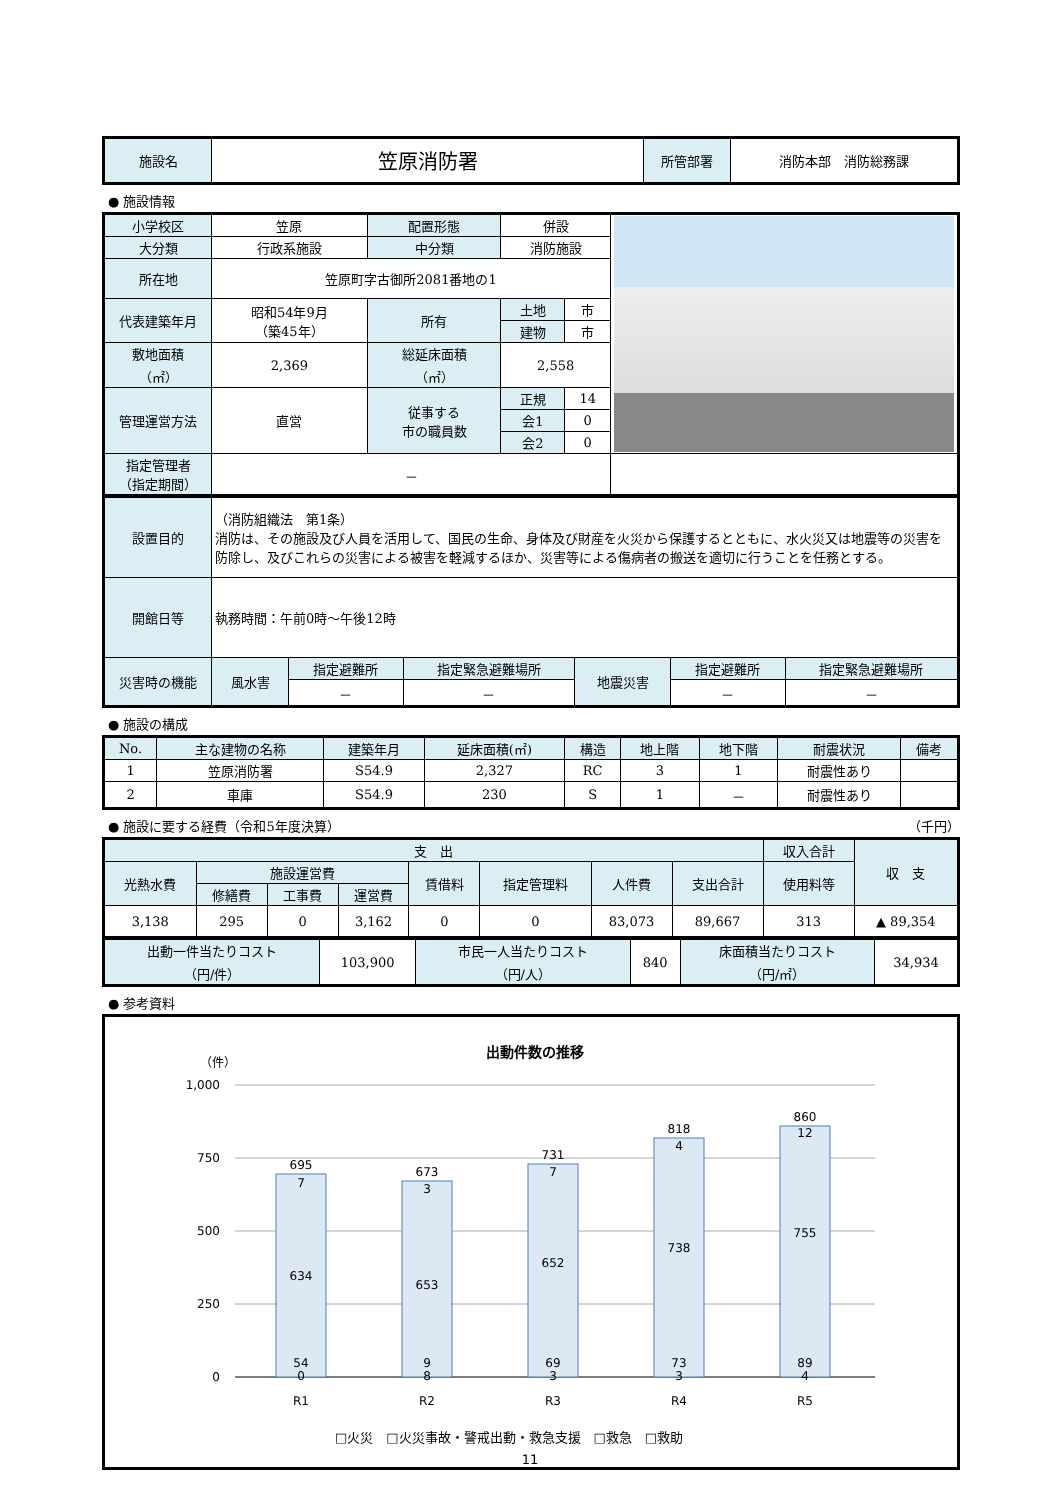| 施設名 | 笠原消防署 | 所管部署 | 消防本部 消防総務課 |
● 施設情報
| 小学校区 | 笠原 | 配置形態 | 併設 | | |
| 大分類 | 行政系施設 | 中分類 | 消防施設 | | |
| 所在地 | 笠原町字古御所2081番地の1 | | | | |
| 代表建築年月 | 昭和54年9月 （築45年） | 所有 | 土地 | 市 | |
| | | | 建物 | 市 | |
| 敷地面積 （㎡） | 2,369 | 総延床面積 （㎡） | 2,558 | | |
| 管理運営方法 | 直営 | 従事する 市の職員数 | 正規 | 14 | |
| | | | 会1 | 0 | |
| | | | 会2 | 0 | |
| 指定管理者 （指定期間） | － | | | | |
| 設置目的 | （消防組織法 第1条） 消防は、その施設及び人員を活用して、国民の生命、身体及び財産を火災から保護するとともに、水火災又は地震等の災害を防除し、及びこれらの災害による被害を軽減するほか、災害等による傷病者の搬送を適切に行うことを任務とする。 | | | | | |
| 開館日等 | 執務時間：午前0時～午後12時 | | | | | |
| 災害時の機能 | 風水害 | 指定避難所 | 指定緊急避難場所 | 地震災害 | 指定避難所 | 指定緊急避難場所 |
| | | － | － | | － | － |
● 施設の構成
| No. | 主な建物の名称 | 建築年月 | 延床面積(㎡) | 構造 | 地上階 | 地下階 | 耐震状況 | 備考 |
| --- | --- | --- | --- | --- | --- | --- | --- | --- |
| 1 | 笠原消防署 | S54.9 | 2,327 | RC | 3 | 1 | 耐震性あり | |
| 2 | 車庫 | S54.9 | 230 | S | 1 | － | 耐震性あり | |
● 施設に要する経費（令和5年度決算） （千円）
| 支 出 | | | | | | | | 収入合計 | 収 支 |
| --- | --- | --- | --- | --- | --- | --- | --- | --- | --- |
| 光熱水費 | 施設運営費 | | | 賃借料 | 指定管理料 | 人件費 | 支出合計 | 使用料等 | |
| | 修繕費 | 工事費 | 運営費 | | | | | | |
| 3,138 | 295 | 0 | 3,162 | 0 | 0 | 83,073 | 89,667 | 313 | ▲ 89,354 |
| 出動一件当たりコスト （円/件） | 103,900 | 市民一人当たりコスト （円/人） | 840 | 床面積当たりコスト （円/㎡） | 34,934 |
● 参考資料
出動件数の推移
（件）
1,000
750
500
250
0
695
7
634
54
0
R1
673
3
653
9
8
R2
731
7
652
69
3
R3
818
4
738
73
3
R4
860
12
755
89
4
R5
□火災　□火災事故・警戒出動・救急支援　□救急　□救助
11